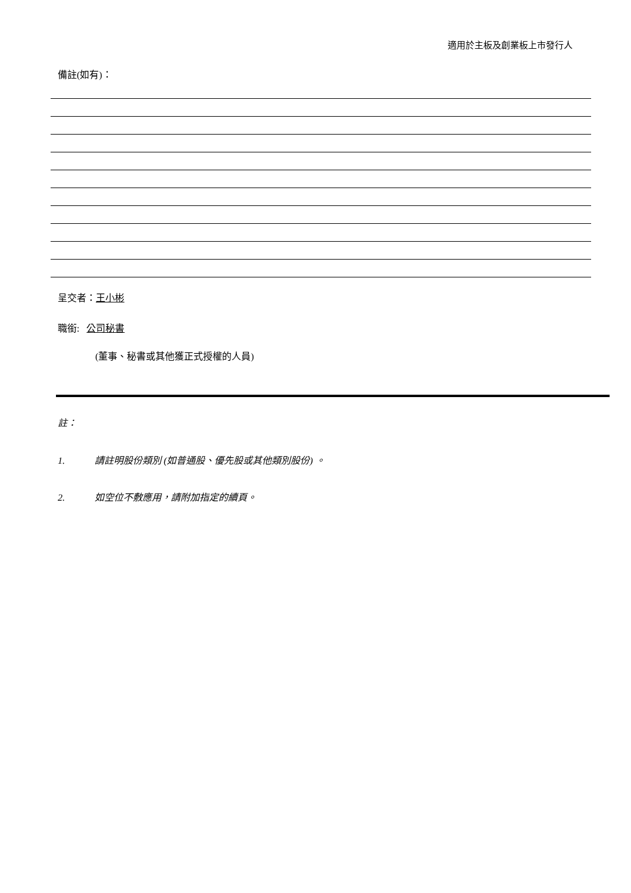適用於主板及創業板上市發行人
備註(如有)：
呈交者：王小彬
職銜: 公司秘書
(董事、秘書或其他獲正式授權的人員)
註：
1. 請註明股份類別 (如普通股、優先股或其他類別股份) 。
2. 如空位不敷應用，請附加指定的續頁。